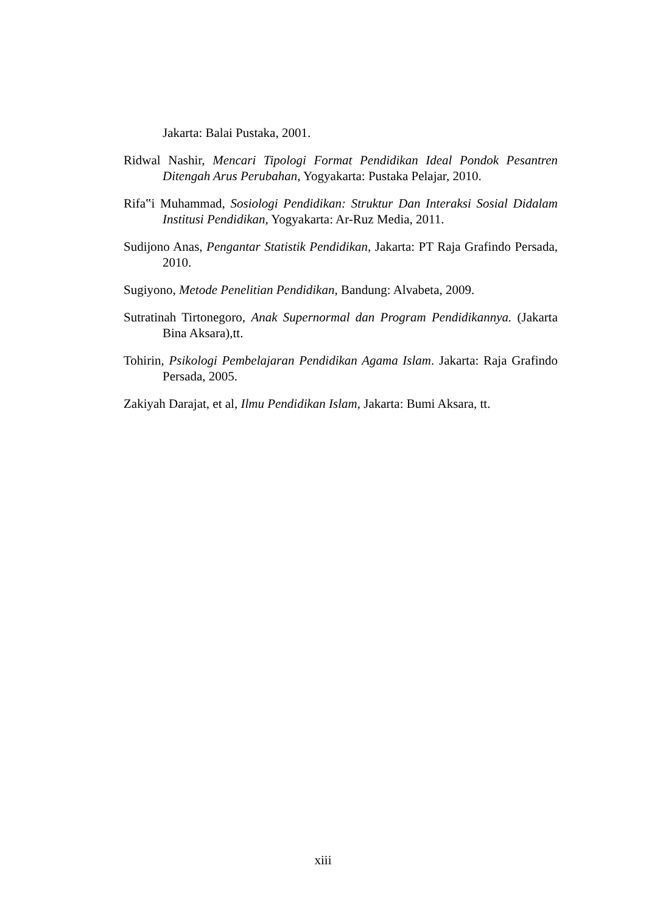Jakarta: Balai Pustaka, 2001.
Ridwal Nashir, Mencari Tipologi Format Pendidikan Ideal Pondok Pesantren Ditengah Arus Perubahan, Yogyakarta: Pustaka Pelajar, 2010.
Rifa‟i Muhammad, Sosiologi Pendidikan: Struktur Dan Interaksi Sosial Didalam Institusi Pendidikan, Yogyakarta: Ar-Ruz Media, 2011.
Sudijono Anas, Pengantar Statistik Pendidikan, Jakarta: PT Raja Grafindo Persada, 2010.
Sugiyono, Metode Penelitian Pendidikan, Bandung: Alvabeta, 2009.
Sutratinah Tirtonegoro, Anak Supernormal dan Program Pendidikannya. (Jakarta Bina Aksara),tt.
Tohirin, Psikologi Pembelajaran Pendidikan Agama Islam. Jakarta: Raja Grafindo Persada, 2005.
Zakiyah Darajat, et al, Ilmu Pendidikan Islam, Jakarta: Bumi Aksara, tt.
xiii